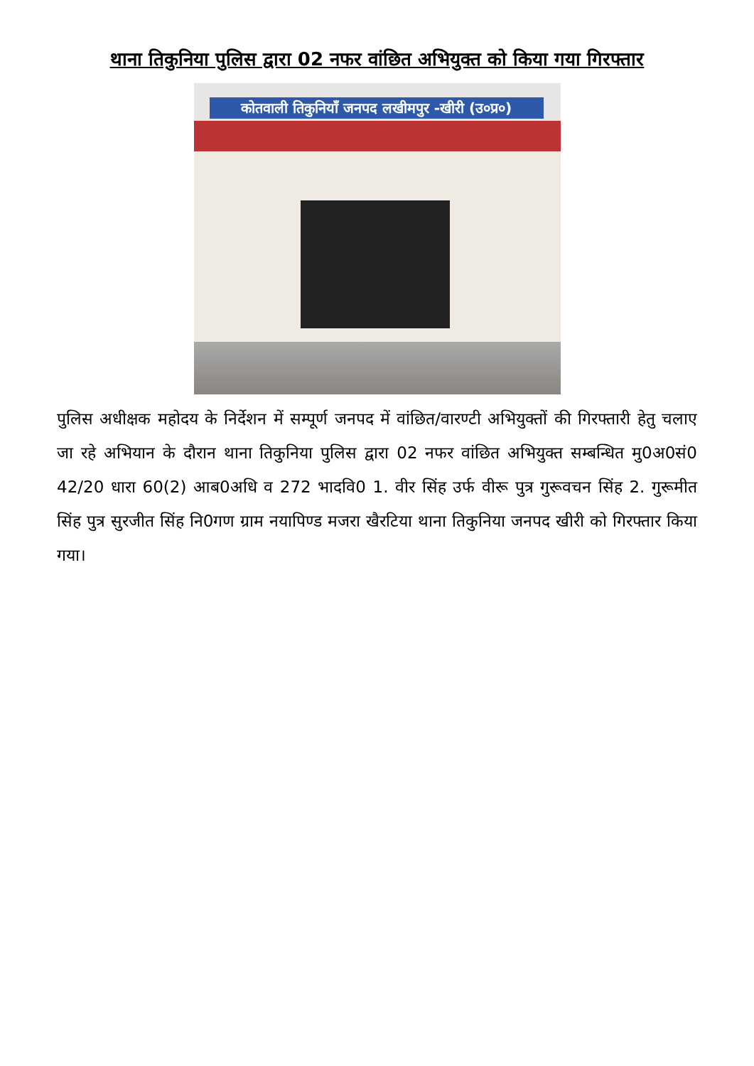थाना तिकुनिया पुलिस द्वारा 02 नफर वांछित अभियुक्त को किया गया गिरफ्तार
कोतवाली तिकुनियाँ जनपद लखीमपुर -खीरी (उ०प्र०)
पुलिस अधीक्षक महोदय के निर्देशन में सम्पूर्ण जनपद में वांछित/वारण्टी अभियुक्तों की गिरफ्तारी हेतु चलाए जा रहे अभियान के दौरान थाना तिकुनिया पुलिस द्वारा 02 नफर वांछित अभियुक्त सम्बन्धित मु0अ0सं0 42/20 धारा 60(2) आब0अधि व 272 भादवि0 1. वीर सिंह उर्फ वीरू पुत्र गुरूवचन सिंह 2. गुरूमीत सिंह पुत्र सुरजीत सिंह नि0गण ग्राम नयापिण्ड मजरा खैरटिया थाना तिकुनिया जनपद खीरी को गिरफ्तार किया गया।